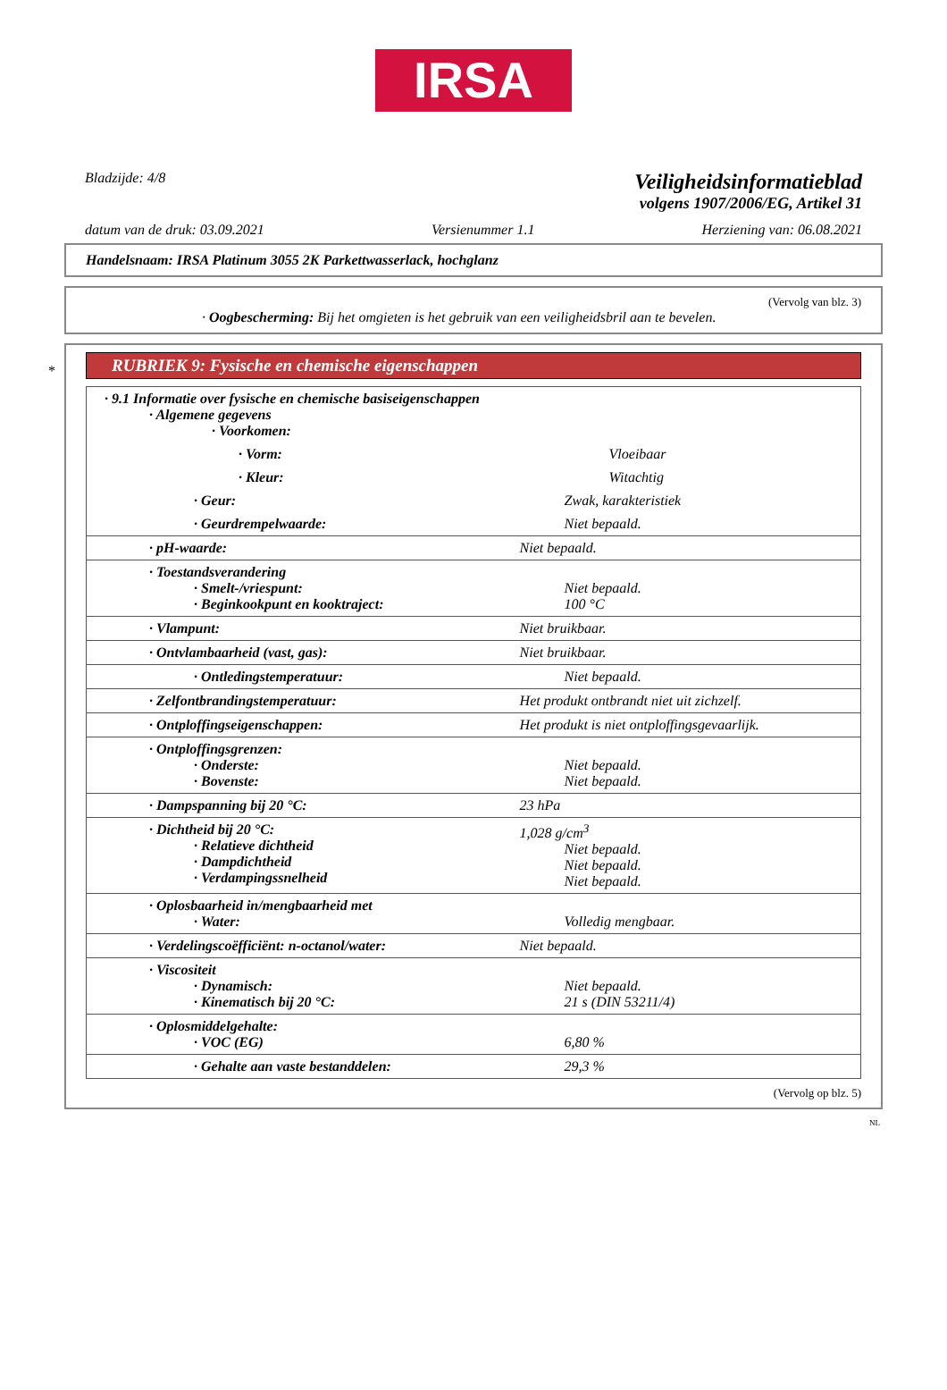IRSA
Bladzijde: 4/8
Veiligheidsinformatieblad
volgens 1907/2006/EG, Artikel 31
datum van de druk: 03.09.2021 Versienummer 1.1 Herziening van: 06.08.2021
Handelsnaam: IRSA Platinum 3055 2K Parkettwasserlack, hochglanz
(Vervolg van blz. 3)
· Oogbescherming: Bij het omgieten is het gebruik van een veiligheidsbril aan te bevelen.
*
RUBRIEK 9: Fysische en chemische eigenschappen
| · 9.1 Informatie over fysische en chemische basiseigenschappen · Algemene gegevens · Voorkomen: | |
| · Vorm: | Vloeibaar |
| · Kleur: | Witachtig |
| · Geur: | Zwak, karakteristiek |
| · Geurdrempelwaarde: | Niet bepaald. |
| · pH-waarde: | Niet bepaald. |
| · Toestandsverandering · Smelt-/vriespunt: · Beginkookpunt en kooktraject: | Niet bepaald. 100 °C |
| · Vlampunt: | Niet bruikbaar. |
| · Ontvlambaarheid (vast, gas): | Niet bruikbaar. |
| · Ontledingstemperatuur: | Niet bepaald. |
| · Zelfontbrandingstemperatuur: | Het produkt ontbrandt niet uit zichzelf. |
| · Ontploffingseigenschappen: | Het produkt is niet ontploffingsgevaarlijk. |
| · Ontploffingsgrenzen: · Onderste: · Bovenste: | Niet bepaald. Niet bepaald. |
| · Dampspanning bij 20 °C: | 23 hPa |
| · Dichtheid bij 20 °C: · Relatieve dichtheid · Dampdichtheid · Verdampingssnelheid | 1,028 g/cm<sup>3</sup> Niet bepaald. Niet bepaald. Niet bepaald. |
| · Oplosbaarheid in/mengbaarheid met · Water: | Volledig mengbaar. |
| · Verdelingscoëfficiënt: n-octanol/water: | Niet bepaald. |
| · Viscositeit · Dynamisch: · Kinematisch bij 20 °C: | Niet bepaald. 21 s (DIN 53211/4) |
| · Oplosmiddelgehalte: · VOC (EG) | 6,80 % |
| · Gehalte aan vaste bestanddelen: | 29,3 % |
(Vervolg op blz. 5)
NL